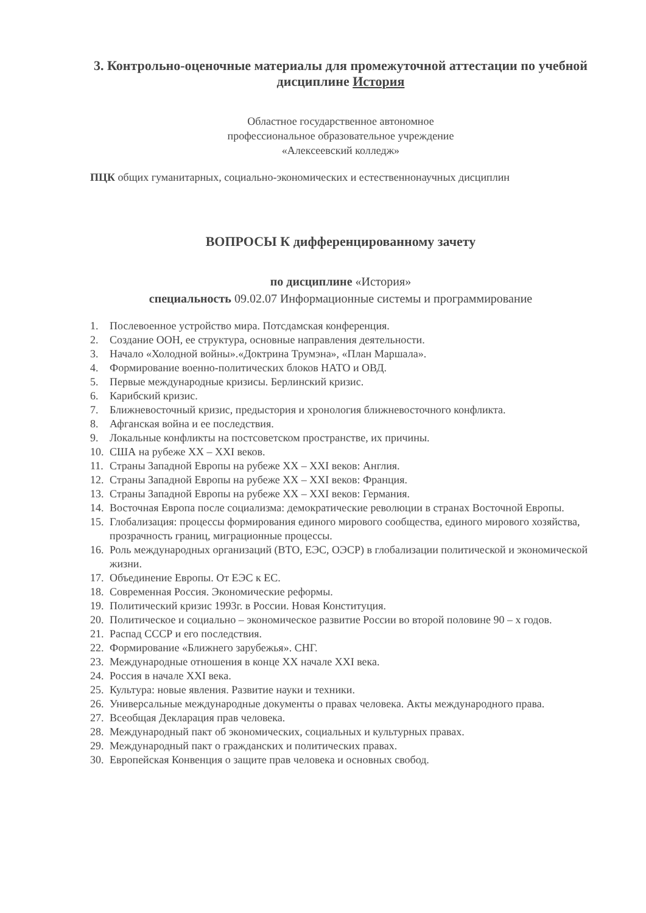3. Контрольно-оценочные материалы для промежуточной аттестации по учебной дисциплине История
Областное государственное автономное
профессиональное образовательное учреждение
«Алексеевский колледж»
ПЦК общих гуманитарных, социально-экономических и естественнонаучных дисциплин
ВОПРОСЫ К дифференцированному зачету
по дисциплине «История»
специальность 09.02.07 Информационные системы и программирование
1. Послевоенное устройство мира. Потсдамская конференция.
2. Создание ООН, ее структура, основные направления деятельности.
3. Начало «Холодной войны».«Доктрина Трумэна», «План Маршала».
4. Формирование военно-политических блоков НАТО и ОВД.
5. Первые международные кризисы. Берлинский кризис.
6. Карибский кризис.
7. Ближневосточный кризис, предыстория и хронология ближневосточного конфликта.
8. Афганская война и ее последствия.
9. Локальные конфликты на постсоветском пространстве, их причины.
10. США на рубеже XX – XXI веков.
11. Страны Западной Европы на рубеже XX – XXI веков: Англия.
12. Страны Западной Европы на рубеже XX – XXI веков: Франция.
13. Страны Западной Европы на рубеже XX – XXI веков: Германия.
14. Восточная Европа после социализма: демократические революции в странах Восточной Европы.
15. Глобализация: процессы формирования единого мирового сообщества, единого мирового хозяйства, прозрачность границ, миграционные процессы.
16. Роль международных организаций (ВТО, ЕЭС, ОЭСР) в глобализации политической и экономической жизни.
17. Объединение Европы. От ЕЭС к ЕС.
18. Современная Россия. Экономические реформы.
19. Политический кризис 1993г. в России. Новая Конституция.
20. Политическое и социально – экономическое развитие России во второй половине 90 – х годов.
21. Распад СССР и его последствия.
22. Формирование «Ближнего зарубежья». СНГ.
23. Международные отношения в конце XX начале XXI века.
24. Россия в начале XXI века.
25. Культура: новые явления. Развитие науки и техники.
26. Универсальные международные документы о правах человека. Акты международного права.
27. Всеобщая Декларация прав человека.
28. Международный пакт об экономических, социальных и культурных правах.
29. Международный пакт о гражданских и политических правах.
30. Европейская Конвенция о защите прав человека и основных свобод.